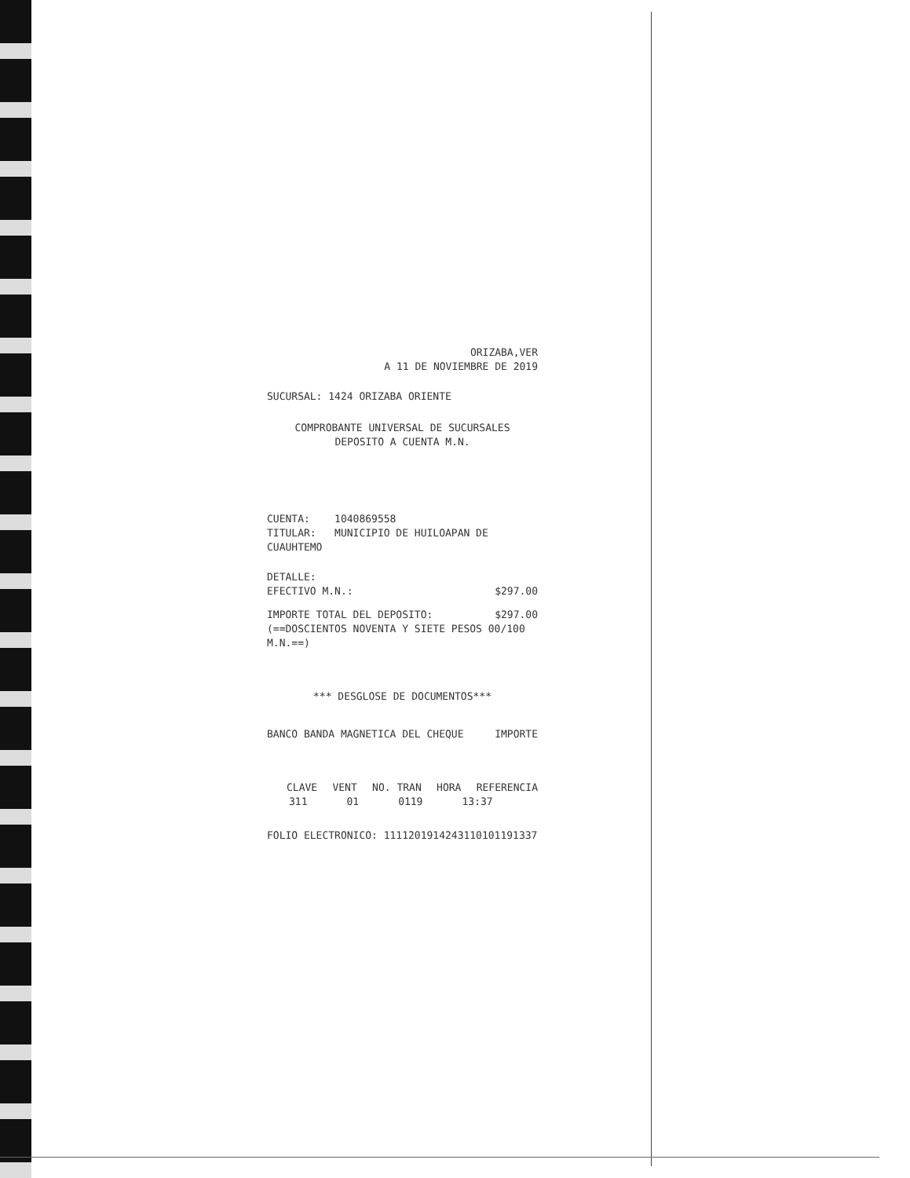ORIZABA,VER
A 11 DE NOVIEMBRE DE 2019
SUCURSAL: 1424 ORIZABA ORIENTE
COMPROBANTE UNIVERSAL DE SUCURSALES
DEPOSITO A CUENTA M.N.
CUENTA: 1040869558
TITULAR: MUNICIPIO DE HUILOAPAN DE CUAUHTEMO
DETALLE:
EFECTIVO M.N.: $297.00
IMPORTE TOTAL DEL DEPOSITO: $297.00
(==DOSCIENTOS NOVENTA Y SIETE PESOS 00/100
M.N.==)
*** DESGLOSE DE DOCUMENTOS***
BANCO BANDA MAGNETICA DEL CHEQUE
IMPORTE
CLAVE VENT NO. TRAN HORA REFERENCIA
311 01 0119 13:37
FOLIO ELECTRONICO: 111120191424311010119133​7